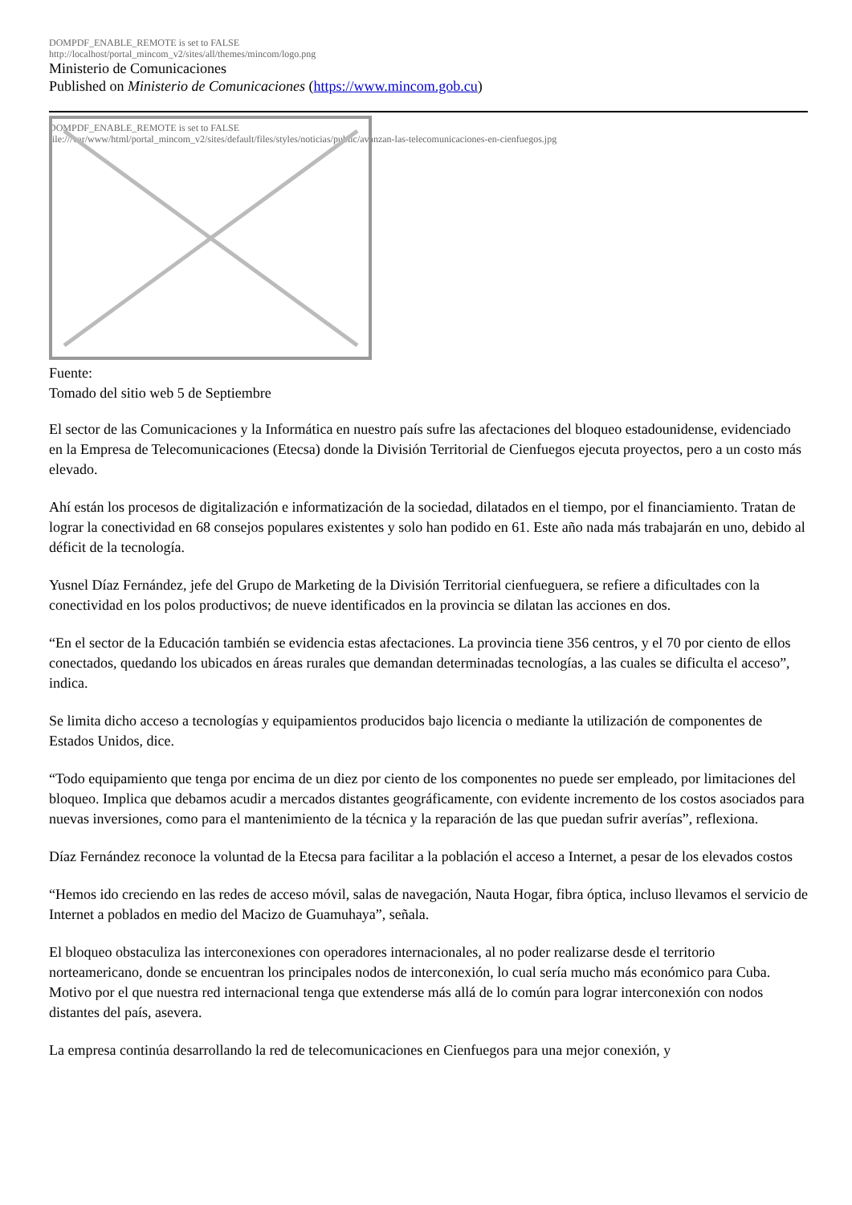DOMPDF_ENABLE_REMOTE is set to FALSE
http://localhost/portal_mincom_v2/sites/all/themes/mincom/logo.png
Ministerio de Comunicaciones
Published on Ministerio de Comunicaciones (https://www.mincom.gob.cu)
DOMPDF_ENABLE_REMOTE is set to FALSE
file:///var/www/html/portal_mincom_v2/sites/default/files/styles/noticias/public/avanzan-las-telecomunicaciones-en-cienfuegos.jpg
Fuente:
Tomado del sitio web 5 de Septiembre
El sector de las Comunicaciones y la Informática en nuestro país sufre las afectaciones del bloqueo estadounidense, evidenciado en la Empresa de Telecomunicaciones (Etecsa) donde la División Territorial de Cienfuegos ejecuta proyectos, pero a un costo más elevado.
Ahí están los procesos de digitalización e informatización de la sociedad, dilatados en el tiempo, por el financiamiento. Tratan de lograr la conectividad en 68 consejos populares existentes y solo han podido en 61. Este año nada más trabajarán en uno, debido al déficit de la tecnología.
Yusnel Díaz Fernández, jefe del Grupo de Marketing de la División Territorial cienfueguera, se refiere a dificultades con la conectividad en los polos productivos; de nueve identificados en la provincia se dilatan las acciones en dos.
“En el sector de la Educación también se evidencia estas afectaciones. La provincia tiene 356 centros, y el 70 por ciento de ellos conectados, quedando los ubicados en áreas rurales que demandan determinadas tecnologías, a las cuales se dificulta el acceso”, indica.
Se limita dicho acceso a tecnologías y equipamientos producidos bajo licencia o mediante la utilización de componentes de Estados Unidos, dice.
“Todo equipamiento que tenga por encima de un diez por ciento de los componentes no puede ser empleado, por limitaciones del bloqueo. Implica que debamos acudir a mercados distantes geográficamente, con evidente incremento de los costos asociados para nuevas inversiones, como para el mantenimiento de la técnica y la reparación de las que puedan sufrir averías”, reflexiona.
Díaz Fernández reconoce la voluntad de la Etecsa para facilitar a la población el acceso a Internet, a pesar de los elevados costos
“Hemos ido creciendo en las redes de acceso móvil, salas de navegación, Nauta Hogar, fibra óptica, incluso llevamos el servicio de Internet a poblados en medio del Macizo de Guamuhaya”, señala.
El bloqueo obstaculiza las interconexiones con operadores internacionales, al no poder realizarse desde el territorio norteamericano, donde se encuentran los principales nodos de interconexión, lo cual sería mucho más económico para Cuba. Motivo por el que nuestra red internacional tenga que extenderse más allá de lo común para lograr interconexión con nodos distantes del país, asevera.
La empresa continúa desarrollando la red de telecomunicaciones en Cienfuegos para una mejor conexión, y